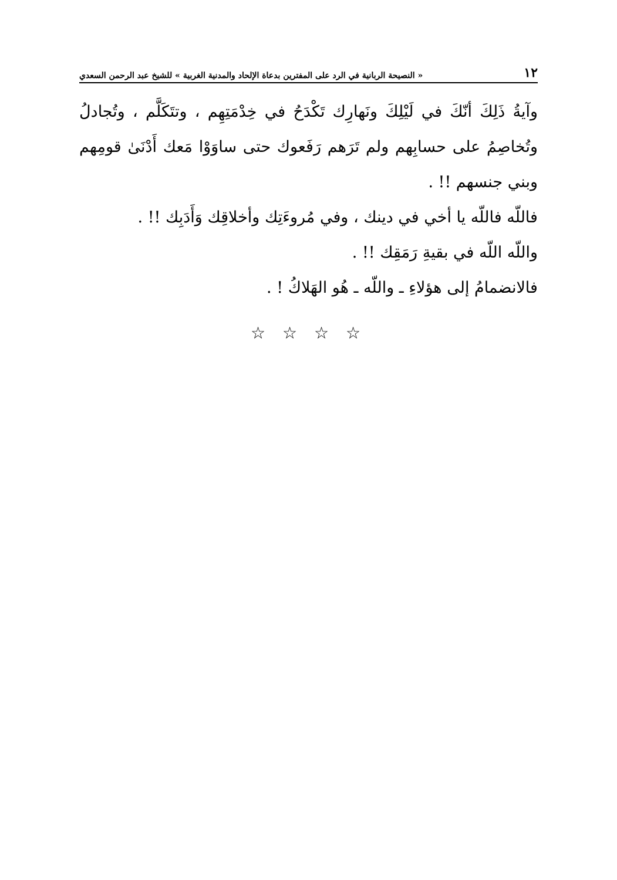١٢ « النصيحة الربانية في الرد على المفترين بدعاة الإلحاد والمدنية الغربية » للشيخ عبد الرحمن السعدي
وآيةُ ذَلِكَ أنّكَ في لَيْلِكَ ونَهارِك تَكْدَحُ في خِدْمَتِهِم ، وتتَكَلَّم ، وتُجادلُ وتُخاصِمُ على حسابِهم ولم تَرَهم رَفَعوك حتى ساوَوْا مَعك أَدْنَىٰ قومِهم وبني جنسهم !! .
فاللّه فاللّه يا أخي في دينك ، وفي مُروءَتِك وأخلاقِك وَأَدَبِك !! .
واللّه اللّه في بقيةِ رَمَقِك !! .
فالانضمامُ إلى هؤلاءِ ـ واللّه ـ هُو الهَلاكُ ! .
☆ ☆ ☆ ☆